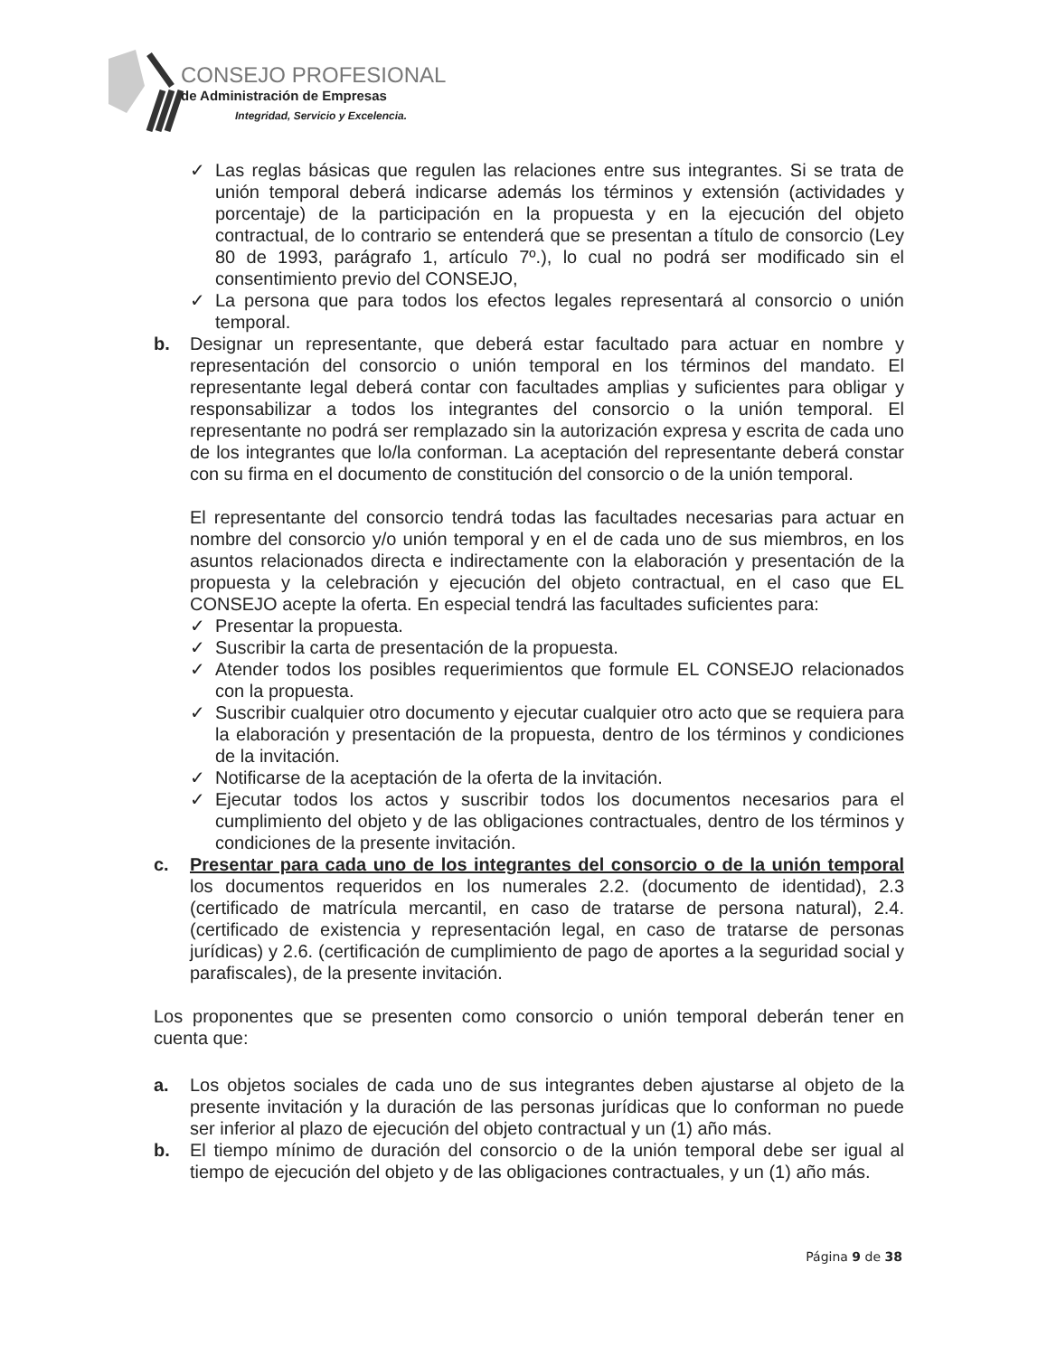CONSEJO PROFESIONAL
de Administración de Empresas
Integridad, Servicio y Excelencia.
✓ Las reglas básicas que regulen las relaciones entre sus integrantes. Si se trata de unión temporal deberá indicarse además los términos y extensión (actividades y porcentaje) de la participación en la propuesta y en la ejecución del objeto contractual, de lo contrario se entenderá que se presentan a título de consorcio (Ley 80 de 1993, parágrafo 1, artículo 7º.), lo cual no podrá ser modificado sin el consentimiento previo del CONSEJO,
✓ La persona que para todos los efectos legales representará al consorcio o unión temporal.
b. Designar un representante, que deberá estar facultado para actuar en nombre y representación del consorcio o unión temporal en los términos del mandato. El representante legal deberá contar con facultades amplias y suficientes para obligar y responsabilizar a todos los integrantes del consorcio o la unión temporal. El representante no podrá ser remplazado sin la autorización expresa y escrita de cada uno de los integrantes que lo/la conforman. La aceptación del representante deberá constar con su firma en el documento de constitución del consorcio o de la unión temporal.
El representante del consorcio tendrá todas las facultades necesarias para actuar en nombre del consorcio y/o unión temporal y en el de cada uno de sus miembros, en los asuntos relacionados directa e indirectamente con la elaboración y presentación de la propuesta y la celebración y ejecución del objeto contractual, en el caso que EL CONSEJO acepte la oferta. En especial tendrá las facultades suficientes para:
✓ Presentar la propuesta.
✓ Suscribir la carta de presentación de la propuesta.
✓ Atender todos los posibles requerimientos que formule EL CONSEJO relacionados con la propuesta.
✓ Suscribir cualquier otro documento y ejecutar cualquier otro acto que se requiera para la elaboración y presentación de la propuesta, dentro de los términos y condiciones de la invitación.
✓ Notificarse de la aceptación de la oferta de la invitación.
✓ Ejecutar todos los actos y suscribir todos los documentos necesarios para el cumplimiento del objeto y de las obligaciones contractuales, dentro de los términos y condiciones de la presente invitación.
c. Presentar para cada uno de los integrantes del consorcio o de la unión temporal los documentos requeridos en los numerales 2.2. (documento de identidad), 2.3 (certificado de matrícula mercantil, en caso de tratarse de persona natural), 2.4. (certificado de existencia y representación legal, en caso de tratarse de personas jurídicas) y 2.6. (certificación de cumplimiento de pago de aportes a la seguridad social y parafiscales), de la presente invitación.
Los proponentes que se presenten como consorcio o unión temporal deberán tener en cuenta que:
a. Los objetos sociales de cada uno de sus integrantes deben ajustarse al objeto de la presente invitación y la duración de las personas jurídicas que lo conforman no puede ser inferior al plazo de ejecución del objeto contractual y un (1) año más.
b. El tiempo mínimo de duración del consorcio o de la unión temporal debe ser igual al tiempo de ejecución del objeto y de las obligaciones contractuales, y un (1) año más.
Página 9 de 38